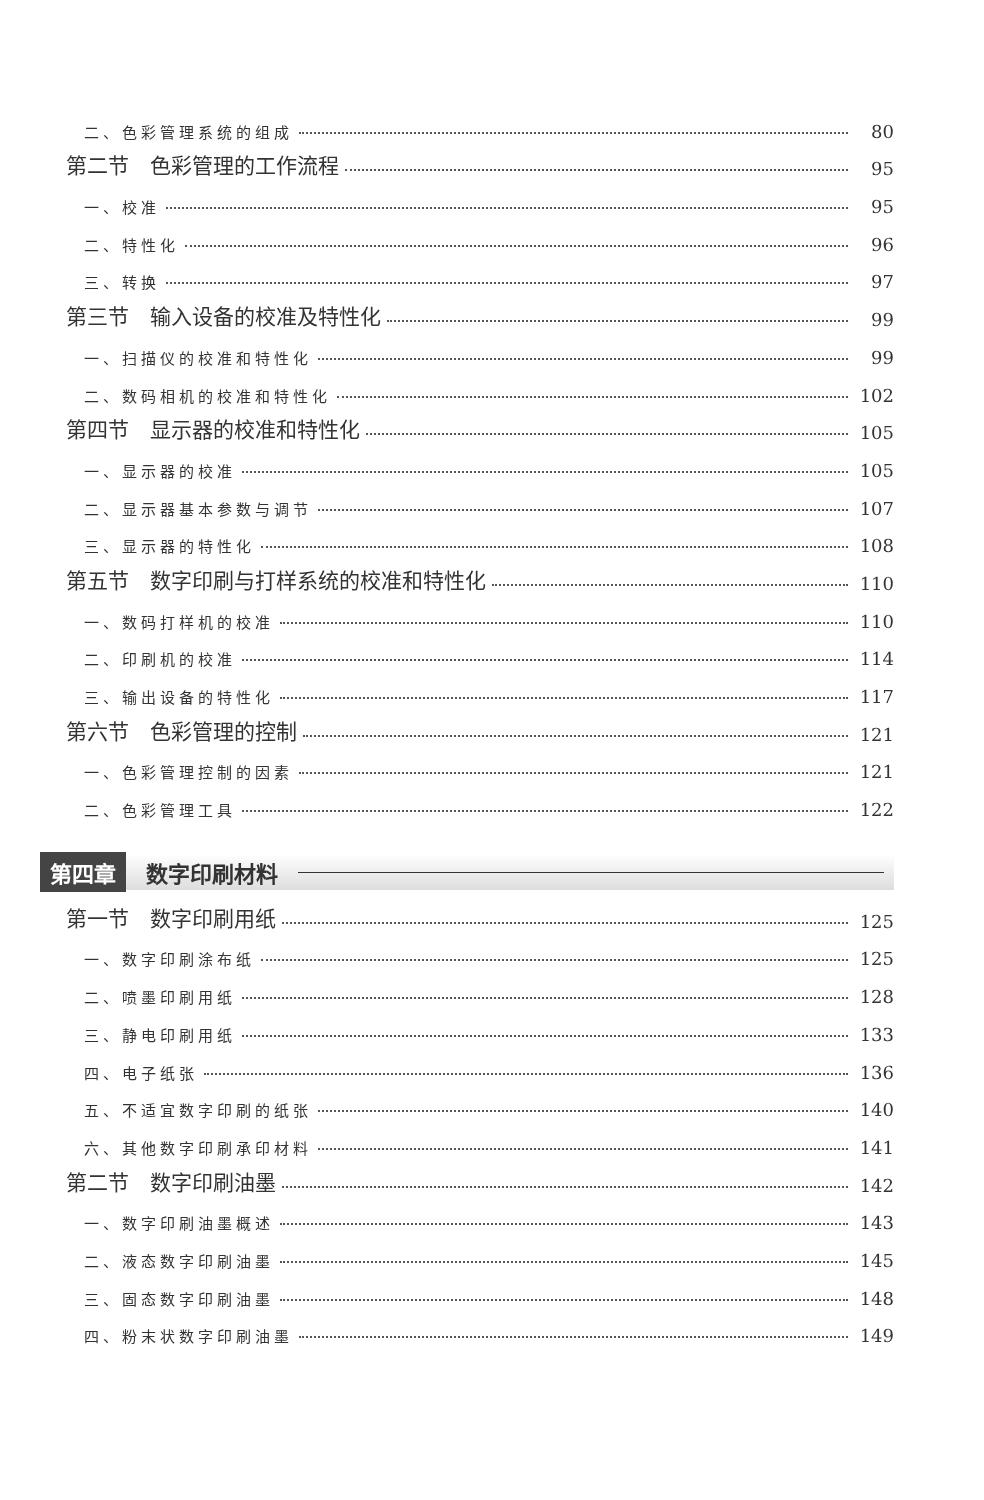二、色彩管理系统的组成 80
第二节　色彩管理的工作流程 95
一、校准 95
二、特性化 96
三、转换 97
第三节　输入设备的校准及特性化 99
一、扫描仪的校准和特性化 99
二、数码相机的校准和特性化 102
第四节　显示器的校准和特性化 105
一、显示器的校准 105
二、显示器基本参数与调节 107
三、显示器的特性化 108
第五节　数字印刷与打样系统的校准和特性化 110
一、数码打样机的校准 110
二、印刷机的校准 114
三、输出设备的特性化 117
第六节　色彩管理的控制 121
一、色彩管理控制的因素 121
二、色彩管理工具 122
第四章 数字印刷材料
第一节　数字印刷用纸 125
一、数字印刷涂布纸 125
二、喷墨印刷用纸 128
三、静电印刷用纸 133
四、电子纸张 136
五、不适宜数字印刷的纸张 140
六、其他数字印刷承印材料 141
第二节　数字印刷油墨 142
一、数字印刷油墨概述 143
二、液态数字印刷油墨 145
三、固态数字印刷油墨 148
四、粉末状数字印刷油墨 149